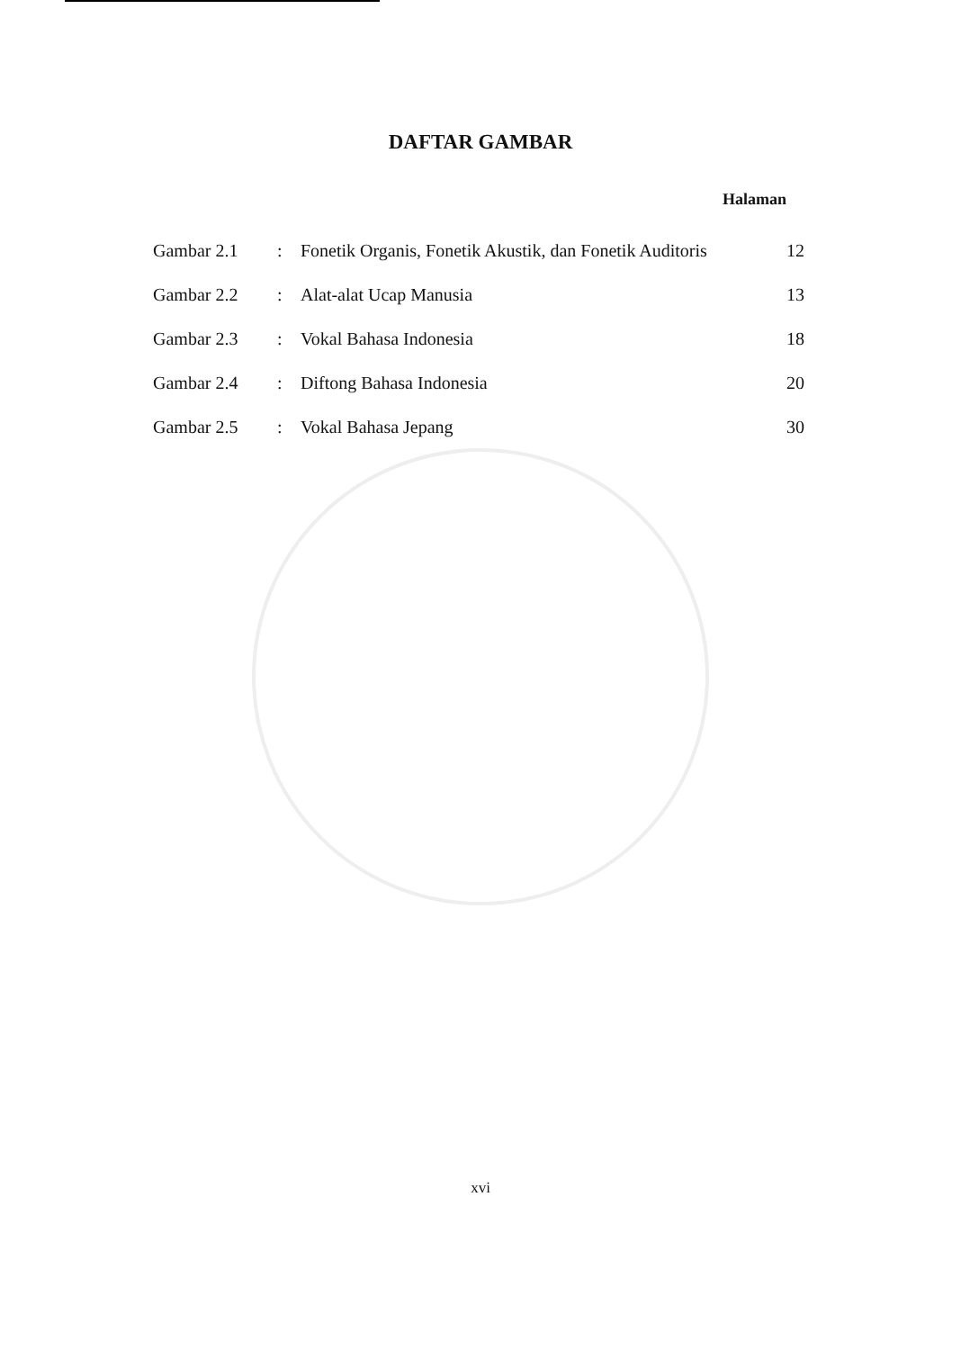DAFTAR GAMBAR
Halaman
| Gambar 2.1 | : | Fonetik Organis, Fonetik Akustik, dan Fonetik Auditoris | 12 |
| Gambar 2.2 | : | Alat-alat Ucap Manusia | 13 |
| Gambar 2.3 | : | Vokal Bahasa Indonesia | 18 |
| Gambar 2.4 | : | Diftong Bahasa Indonesia | 20 |
| Gambar 2.5 | : | Vokal Bahasa Jepang | 30 |
xvi